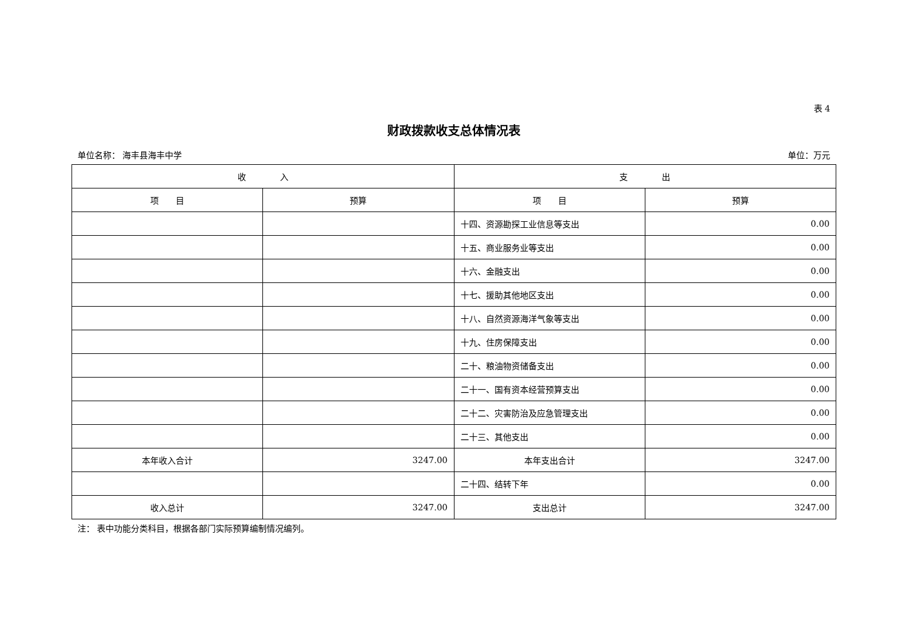表 4
财政拨款收支总体情况表
单位名称： 海丰县海丰中学 单位：万元
| 收 入 | | 支 出 | |
| --- | --- | --- | --- |
| 项 目 | 预算 | 项 目 | 预算 |
| | | 十四、资源勘探工业信息等支出 | 0.00 |
| | | 十五、商业服务业等支出 | 0.00 |
| | | 十六、金融支出 | 0.00 |
| | | 十七、援助其他地区支出 | 0.00 |
| | | 十八、自然资源海洋气象等支出 | 0.00 |
| | | 十九、住房保障支出 | 0.00 |
| | | 二十、粮油物资储备支出 | 0.00 |
| | | 二十一、国有资本经营预算支出 | 0.00 |
| | | 二十二、灾害防治及应急管理支出 | 0.00 |
| | | 二十三、其他支出 | 0.00 |
| 本年收入合计 | 3247.00 | 本年支出合计 | 3247.00 |
| | | 二十四、结转下年 | 0.00 |
| 收入总计 | 3247.00 | 支出总计 | 3247.00 |
注： 表中功能分类科目，根据各部门实际预算编制情况编列。